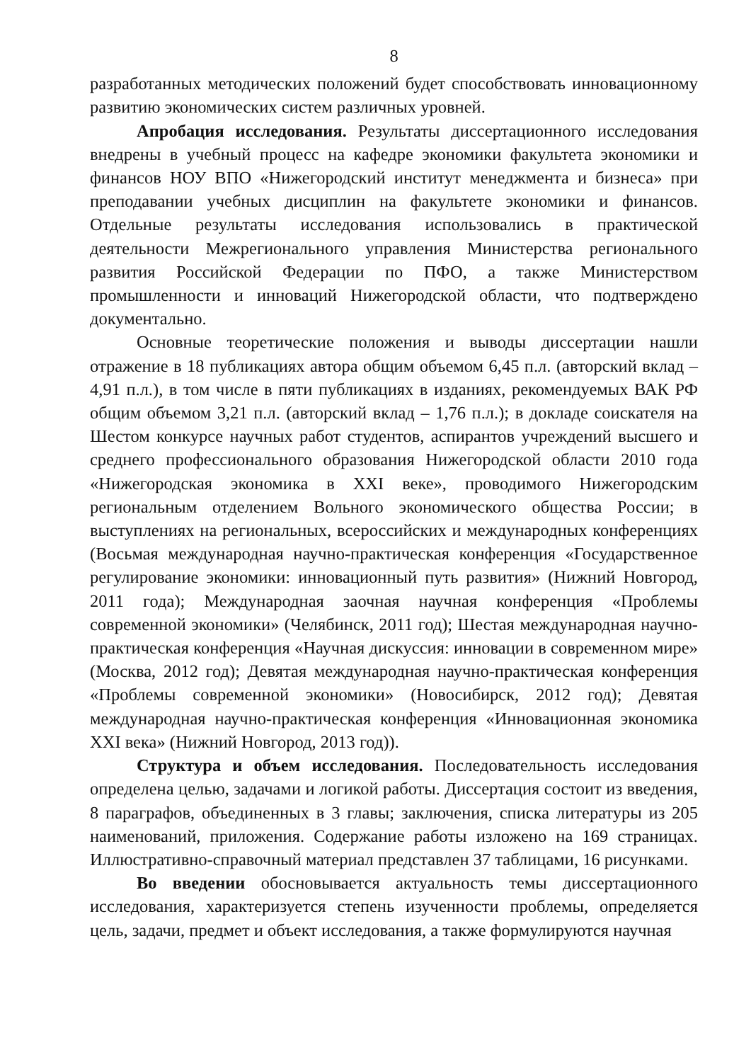8
разработанных методических положений будет способствовать инновационному развитию экономических систем различных уровней.
Апробация исследования. Результаты диссертационного исследования внедрены в учебный процесс на кафедре экономики факультета экономики и финансов НОУ ВПО «Нижегородский институт менеджмента и бизнеса» при преподавании учебных дисциплин на факультете экономики и финансов. Отдельные результаты исследования использовались в практической деятельности Межрегионального управления Министерства регионального развития Российской Федерации по ПФО, а также Министерством промышленности и инноваций Нижегородской области, что подтверждено документально.
Основные теоретические положения и выводы диссертации нашли отражение в 18 публикациях автора общим объемом 6,45 п.л. (авторский вклад – 4,91 п.л.), в том числе в пяти публикациях в изданиях, рекомендуемых ВАК РФ общим объемом 3,21 п.л. (авторский вклад – 1,76 п.л.); в докладе соискателя на Шестом конкурсе научных работ студентов, аспирантов учреждений высшего и среднего профессионального образования Нижегородской области 2010 года «Нижегородская экономика в XXI веке», проводимого Нижегородским региональным отделением Вольного экономического общества России; в выступлениях на региональных, всероссийских и международных конференциях (Восьмая международная научно-практическая конференция «Государственное регулирование экономики: инновационный путь развития» (Нижний Новгород, 2011 года); Международная заочная научная конференция «Проблемы современной экономики» (Челябинск, 2011 год); Шестая международная научно-практическая конференция «Научная дискуссия: инновации в современном мире» (Москва, 2012 год); Девятая международная научно-практическая конференция «Проблемы современной экономики» (Новосибирск, 2012 год); Девятая международная научно-практическая конференция «Инновационная экономика XXI века» (Нижний Новгород, 2013 год)).
Структура и объем исследования. Последовательность исследования определена целью, задачами и логикой работы. Диссертация состоит из введения, 8 параграфов, объединенных в 3 главы; заключения, списка литературы из 205 наименований, приложения. Содержание работы изложено на 169 страницах. Иллюстративно-справочный материал представлен 37 таблицами, 16 рисунками.
Во введении обосновывается актуальность темы диссертационного исследования, характеризуется степень изученности проблемы, определяется цель, задачи, предмет и объект исследования, а также формулируются научная